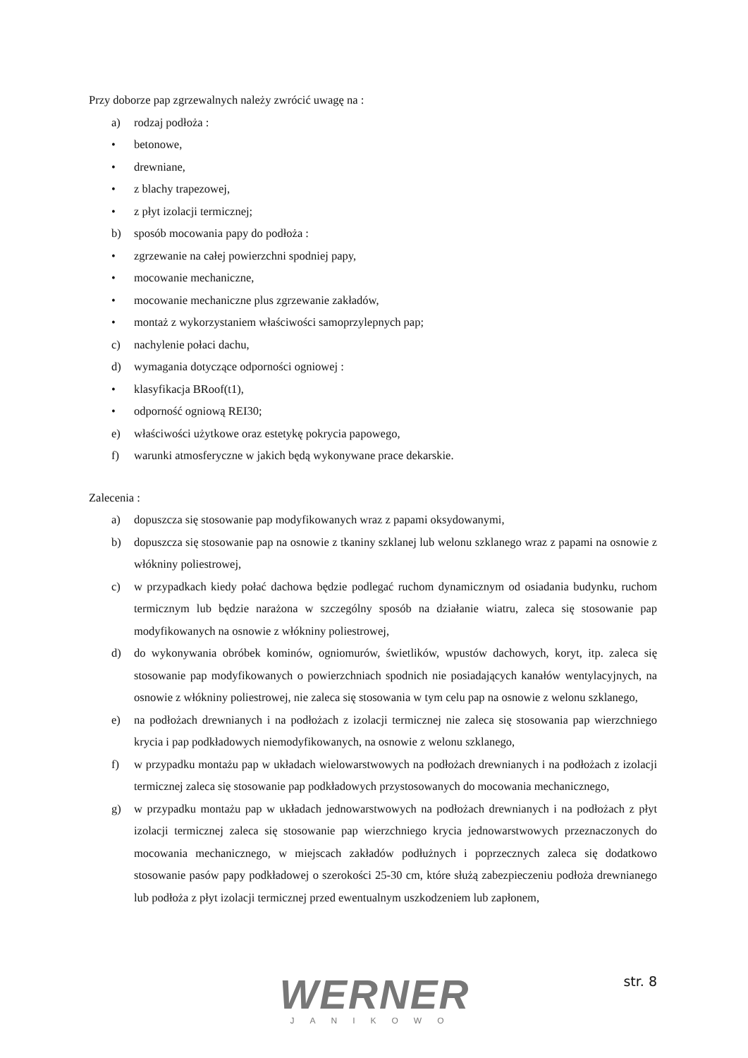Przy doborze pap zgrzewalnych należy zwrócić uwagę na :
a) rodzaj podłoża :
• betonowe,
• drewniane,
• z blachy trapezowej,
• z płyt izolacji termicznej;
b) sposób mocowania papy do podłoża :
• zgrzewanie na całej powierzchni spodniej papy,
• mocowanie mechaniczne,
• mocowanie mechaniczne plus zgrzewanie zakładów,
• montaż z wykorzystaniem właściwości samoprzylepnych pap;
c) nachylenie połaci dachu,
d) wymagania dotyczące odporności ogniowej :
• klasyfikacja BRoof(t1),
• odporność ogniową REI30;
e) właściwości użytkowe oraz estetykę pokrycia papowego,
f) warunki atmosferyczne w jakich będą wykonywane prace dekarskie.
Zalecenia :
a) dopuszcza się stosowanie pap modyfikowanych wraz z papami oksydowanymi,
b) dopuszcza się stosowanie pap na osnowie z tkaniny szklanej lub welonu szklanego wraz z papami na osnowie z włókniny poliestrowej,
c) w przypadkach kiedy połać dachowa będzie podlegać ruchom dynamicznym od osiadania budynku, ruchom termicznym lub będzie narażona w szczególny sposób na działanie wiatru, zaleca się stosowanie pap modyfikowanych na osnowie z włókniny poliestrowej,
d) do wykonywania obróbek kominów, ogniomurów, świetlików, wpustów dachowych, koryt, itp. zaleca się stosowanie pap modyfikowanych o powierzchniach spodnich nie posiadających kanałów wentylacyjnych, na osnowie z włókniny poliestrowej, nie zaleca się stosowania w tym celu pap na osnowie z welonu szklanego,
e) na podłożach drewnianych i na podłożach z izolacji termicznej nie zaleca się stosowania pap wierzchniego krycia i pap podkładowych niemodyfikowanych, na osnowie z welonu szklanego,
f) w przypadku montażu pap w układach wielowarstwowych na podłożach drewnianych i na podłożach z izolacji termicznej zaleca się stosowanie pap podkładowych przystosowanych do mocowania mechanicznego,
g) w przypadku montażu pap w układach jednowarstwowych na podłożach drewnianych i na podłożach z płyt izolacji termicznej zaleca się stosowanie pap wierzchniego krycia jednowarstwowych przeznaczonych do mocowania mechanicznego, w miejscach zakładów podłużnych i poprzecznych zaleca się dodatkowo stosowanie pasów papy podkładowej o szerokości 25-30 cm, które służą zabezpieczeniu podłoża drewnianego lub podłoża z płyt izolacji termicznej przed ewentualnym uszkodzeniem lub zapłonem,
WERNER
JANIKOWO
str. 8